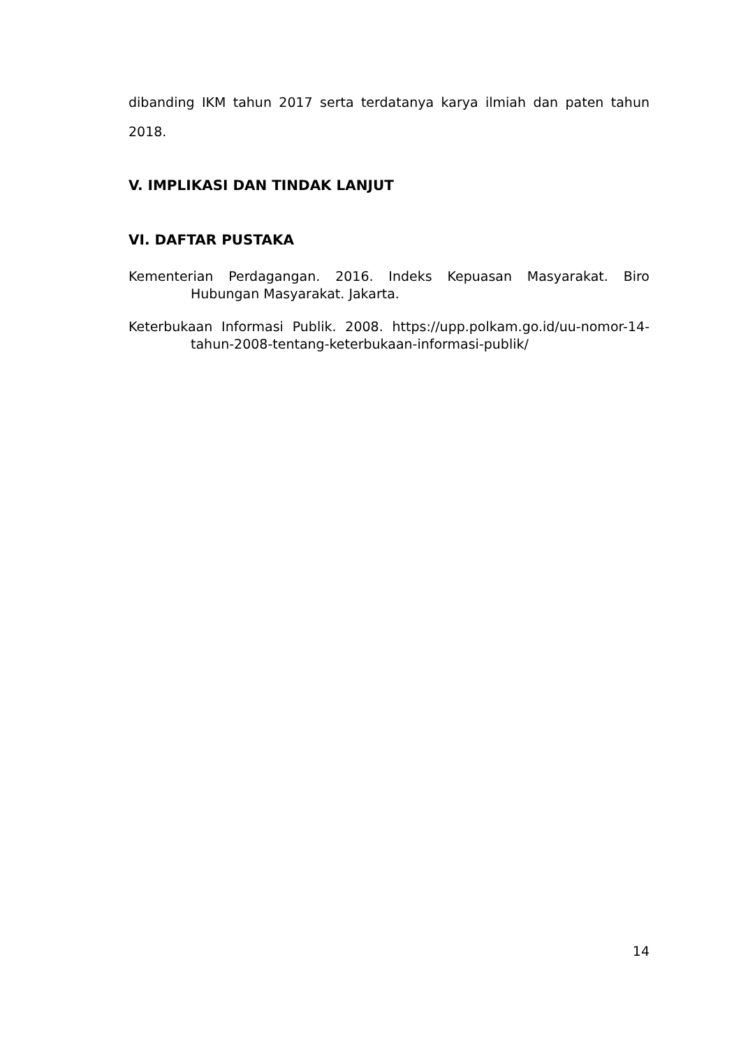dibanding IKM tahun 2017 serta terdatanya karya ilmiah dan paten tahun 2018.
V. IMPLIKASI DAN TINDAK LANJUT
VI. DAFTAR PUSTAKA
Kementerian Perdagangan. 2016. Indeks Kepuasan Masyarakat. Biro Hubungan Masyarakat. Jakarta.
Keterbukaan Informasi Publik. 2008. https://upp.polkam.go.id/uu-nomor-14-tahun-2008-tentang-keterbukaan-informasi-publik/
14